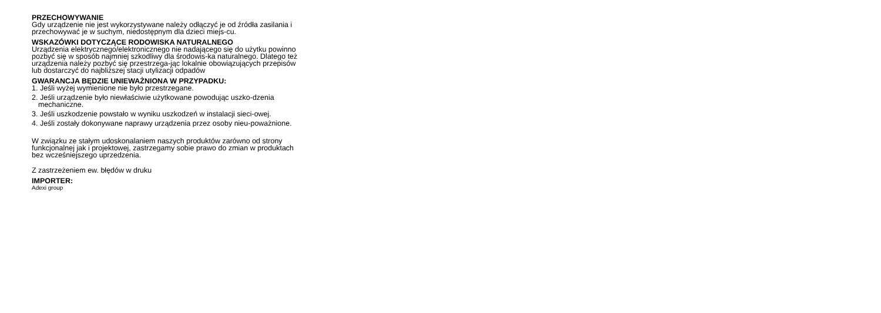PRZECHOWYWANIE
Gdy urządzenie nie jest wykorzystywane należy odłączyć je od źródła zasilania i przechowywać je w suchym, niedostępnym dla dzieci miejs-cu.
WSKAZÓWKI DOTYCZĄCE RODOWISKA NATURALNEGO
Urządzenia elektrycznego/elektronicznego nie nadającego się do użytku powinno pozbyć się w sposób najmniej szkodliwy dla środowis-ka naturalnego. Dlatego też urządzenia należy pozbyć się przestrzega-jąc lokalnie obowiązujących przepisów lub dostarczyć do najbliższej stacji utylizacji odpadów
GWARANCJA BĘDZIE UNIEWAŻNIONA W PRZYPADKU:
1. Jeśli wyżej wymienione nie było przestrzegane.
2. Jeśli urządzenie było niewłaściwie użytkowane powodując uszko-dzenia mechaniczne.
3. Jeśli uszkodzenie powstało w wyniku uszkodzeń w instalacji sieci-owej.
4. Jeśli zostały dokonywane naprawy urządzenia przez osoby nieu-poważnione.
W związku ze stałym udoskonalaniem naszych produktów zarówno od strony funkcjonalnej jak i projektowej, zastrzegamy sobie prawo do zmian w produktach bez wcześniejszego uprzedzenia.
Z zastrzeżeniem ew. błędów w druku
IMPORTER:
Adexi group